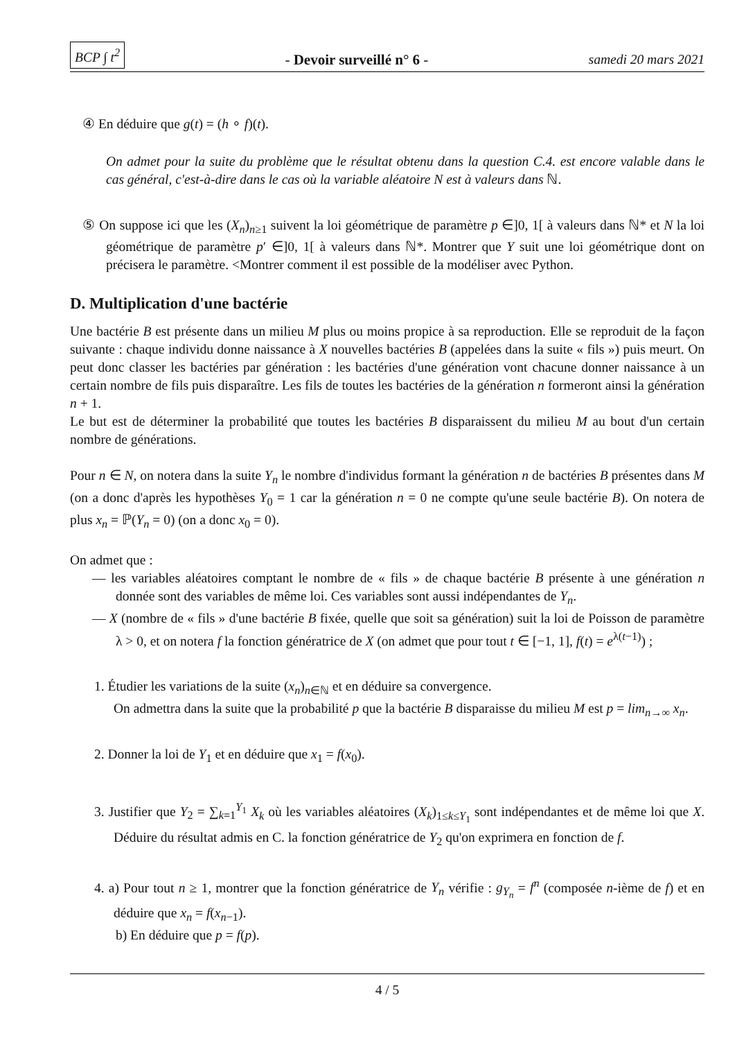BCP ∫ t<sup>2</sup> - Devoir surveillé n° 6 - samedi 20 mars 2021
④ En déduire que g(t) = (h ∘ f)(t).
On admet pour la suite du problème que le résultat obtenu dans la question C.4. est encore valable dans le cas général, c'est-à-dire dans le cas où la variable aléatoire N est à valeurs dans ℕ.
⑤ On suppose ici que les (X<sub>n</sub>)<sub>n≥1</sub> suivent la loi géométrique de paramètre p ∈]0, 1[ à valeurs dans ℕ* et N la loi géométrique de paramètre p′ ∈]0, 1[ à valeurs dans ℕ*. Montrer que Y suit une loi géométrique dont on précisera le paramètre. <Montrer comment il est possible de la modéliser avec Python.
D. Multiplication d'une bactérie
Une bactérie B est présente dans un milieu M plus ou moins propice à sa reproduction. Elle se reproduit de la façon suivante : chaque individu donne naissance à X nouvelles bactéries B (appelées dans la suite « fils ») puis meurt. On peut donc classer les bactéries par génération : les bactéries d'une génération vont chacune donner naissance à un certain nombre de fils puis disparaître. Les fils de toutes les bactéries de la génération n formeront ainsi la génération n + 1.
Le but est de déterminer la probabilité que toutes les bactéries B disparaissent du milieu M au bout d'un certain nombre de générations.
Pour n ∈ N, on notera dans la suite Y<sub>n</sub> le nombre d'individus formant la génération n de bactéries B présentes dans M (on a donc d'après les hypothèses Y<sub>0</sub> = 1 car la génération n = 0 ne compte qu'une seule bactérie B). On notera de plus x<sub>n</sub> = ℙ(Y<sub>n</sub> = 0) (on a donc x<sub>0</sub> = 0).
On admet que :
— les variables aléatoires comptant le nombre de « fils » de chaque bactérie B présente à une génération n donnée sont des variables de même loi. Ces variables sont aussi indépendantes de Y<sub>n</sub>.
— X (nombre de « fils » d'une bactérie B fixée, quelle que soit sa génération) suit la loi de Poisson de paramètre λ > 0, et on notera f la fonction génératrice de X (on admet que pour tout t ∈ [−1, 1], f(t) = e<sup>λ(t−1)</sup>) ;
1. Étudier les variations de la suite (x<sub>n</sub>)<sub>n∈ℕ</sub> et en déduire sa convergence.
On admettra dans la suite que la probabilité p que la bactérie B disparaisse du milieu M est p = lim<sub>n→∞</sub> x<sub>n</sub>.
2. Donner la loi de Y<sub>1</sub> et en déduire que x<sub>1</sub> = f(x<sub>0</sub>).
3. Justifier que Y<sub>2</sub> = ∑<sub>k=1</sub><sup>Y<sub>1</sub></sup> X<sub>k</sub> où les variables aléatoires (X<sub>k</sub>)<sub>1≤k≤Y<sub>1</sub></sub> sont indépendantes et de même loi que X. Déduire du résultat admis en C. la fonction génératrice de Y<sub>2</sub> qu'on exprimera en fonction de f.
4. a) Pour tout n ≥ 1, montrer que la fonction génératrice de Y<sub>n</sub> vérifie : g<sub>Y<sub>n</sub></sub> = f<sup>n</sup> (composée n-ième de f) et en déduire que x<sub>n</sub> = f(x<sub>n−1</sub>).
b) En déduire que p = f(p).
4 / 5